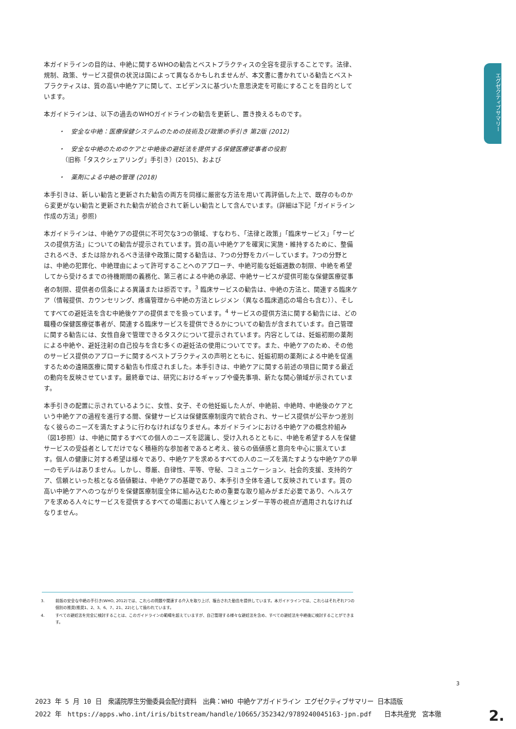エグゼクティブサマリー
本ガイドラインの目的は、中絶に関するWHOの勧告とベストプラクティスの全容を提示することです。法律、規制、政策、サービス提供の状況は国によって異なるかもしれませんが、本文書に書かれている勧告とベストプラクティスは、質の高い中絶ケアに関して、エビデンスに基づいた意思決定を可能にすることを目的としています。
本ガイドラインは、以下の過去のWHOガイドラインの勧告を更新し、置き換えるものです。
・　安全な中絶：医療保健システムのための技術及び政策の手引き 第2版 (2012)
・　安全な中絶のためのケアと中絶後の避妊法を提供する保健医療従事者の役割
　（旧称「タスクシェアリング」手引き）(2015)、および
・　薬剤による中絶の管理 (2018)
本手引きは、新しい勧告と更新された勧告の両方を同様に厳密な方法を用いて再評価した上で、既存のものから変更がない勧告と更新された勧告が統合されて新しい勧告として含んでいます。(詳細は下記「ガイドライン作成の方法」参照)
本ガイドラインは、中絶ケアの提供に不可欠な3つの領域、すなわち、「法律と政策」「臨床サービス」「サービスの提供方法」についての勧告が提示されています。質の高い中絶ケアを確実に実施・維持するために、整備されるべき、または除かれるべき法律や政策に関する勧告は、7つの分野をカバーしています。7つの分野とは、中絶の犯罪化、中絶理由によって許可することへのアプローチ、中絶可能な妊娠週数の制限、中絶を希望してから受けるまでの待機期間の義務化、第三者による中絶の承認、中絶サービスが提供可能な保健医療従事者の制限、提供者の信条による異議または拒否です。<sup>3</sup> 臨床サービスの勧告は、中絶の方法と、関連する臨床ケア（情報提供、カウンセリング、疼痛管理から中絶の方法とレジメン（異なる臨床適応の場合も含む））、そしてすべての避妊法を含む中絶後ケアの提供までを扱っています。<sup>4</sup> サービスの提供方法に関する勧告には、どの職種の保健医療従事者が、関連する臨床サービスを提供できるかについての勧告が含まれています。自己管理に関する勧告には、女性自身で管理できるタスクについて提示されています。内容としては、妊娠初期の薬剤による中絶や、避妊注射の自己投与を含む多くの避妊法の使用についてです。また、中絶ケアのため、その他のサービス提供のアプローチに関するベストプラクティスの声明とともに、妊娠初期の薬剤による中絶を促進するための遠隔医療に関する勧告も作成されました。本手引きは、中絶ケアに関する前述の項目に関する最近の動向を反映させています。最終章では、研究におけるギャップや優先事項、新たな関心領域が示されています。
本手引きの配置に示されているように、女性、女子、その他妊娠した人が、中絶前、中絶時、中絶後のケアという中絶ケアの過程を進行する間、保健サービスは保健医療制度内で統合され、サービス提供が公平かつ差別なく彼らのニーズを満たすように行わなければなりません。本ガイドラインにおける中絶ケアの概念枠組み（図1参照）は、中絶に関するすべての個人のニーズを認識し、受け入れるとともに、中絶を希望する人を保健サービスの受益者としてだけでなく積極的な参加者であると考え、彼らの価値感と意向を中心に据えています。個人の健康に対する希望は様々であり、中絶ケアを求めるすべての人のニーズを満たすような中絶ケアの単一のモデルはありません。しかし、尊厳、自律性、平等、守秘、コミュニケーション、社会的支援、支持的ケア、信頼といった核となる価値観は、中絶ケアの基礎であり、本手引き全体を通して反映されています。質の高い中絶ケアへのつながりを保健医療制度全体に組み込むための重要な取り組みがまだ必要であり、ヘルスケアを求める人々にサービスを提供するすべての場面において人権とジェンダー平等の視点が適用されなければなりません。
3. 前版の安全な中絶の手引き(WHO, 2012)では、これらの問題や関連する介入を取り上げ、複合された勧告を提供しています。本ガイドラインでは、これらはそれぞれ7つの個別の推奨(推奨1、2、3、6、7、21、22)として扱われています。
4. すべての避妊法を完全に検討することは、このガイドラインの範疇を超えていますが、自己管理する様々な避妊法を含め、すべての避妊法を中絶後に検討することができます。
3
2023 年 5 月 10 日　衆議院厚生労働委員会配付資料　出典：WHO 中絶ケアガイドライン エグゼクティブサマリー 日本語版
2022 年　https://apps.who.int/iris/bitstream/handle/10665/352342/9789240045163-jpn.pdf　　日本共産党　宮本徹
2.